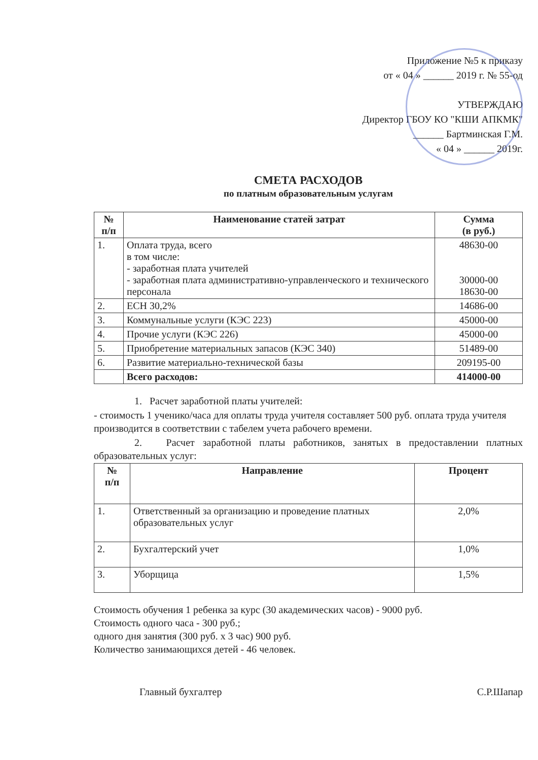Приложение №5 к приказу
от « 04 » ______ 2019 г. № 55-од
УТВЕРЖДАЮ
Директор ГБОУ КО "КШИ АПКМК"
______ Бартминская Г.М.
« 04 » ______ 2019г.
СМЕТА РАСХОДОВ
по платным образовательным услугам
| № п/п | Наименование статей затрат | Сумма (в руб.) |
| --- | --- | --- |
| 1. | Оплата труда, всего в том числе: - заработная плата учителей - заработная плата административно-управленческого и технического персонала | 48630-00 30000-00 18630-00 |
| 2. | ЕСН 30,2% | 14686-00 |
| 3. | Коммунальные услуги (КЭС 223) | 45000-00 |
| 4. | Прочие услуги (КЭС 226) | 45000-00 |
| 5. | Приобретение материальных запасов (КЭС 340) | 51489-00 |
| 6. | Развитие материально-технической базы | 209195-00 |
| | Всего расходов: | 414000-00 |
1. Расчет заработной платы учителей:
- стоимость 1 ученико/часа для оплаты труда учителя составляет 500 руб. оплата труда учителя производится в соответствии с табелем учета рабочего времени.
2. Расчет заработной платы работников, занятых в предоставлении платных образовательных услуг:
| № п/п | Направление | Процент |
| --- | --- | --- |
| 1. | Ответственный за организацию и проведение платных образовательных услуг | 2,0% |
| 2. | Бухгалтерский учет | 1,0% |
| 3. | Уборщица | 1,5% |
Стоимость обучения 1 ребенка за курс (30 академических часов) - 9000 руб.
Стоимость одного часа - 300 руб.;
одного дня занятия (300 руб. х 3 час) 900 руб.
Количество занимающихся детей - 46 человек.
Главный бухгалтер С.Р.Шапар